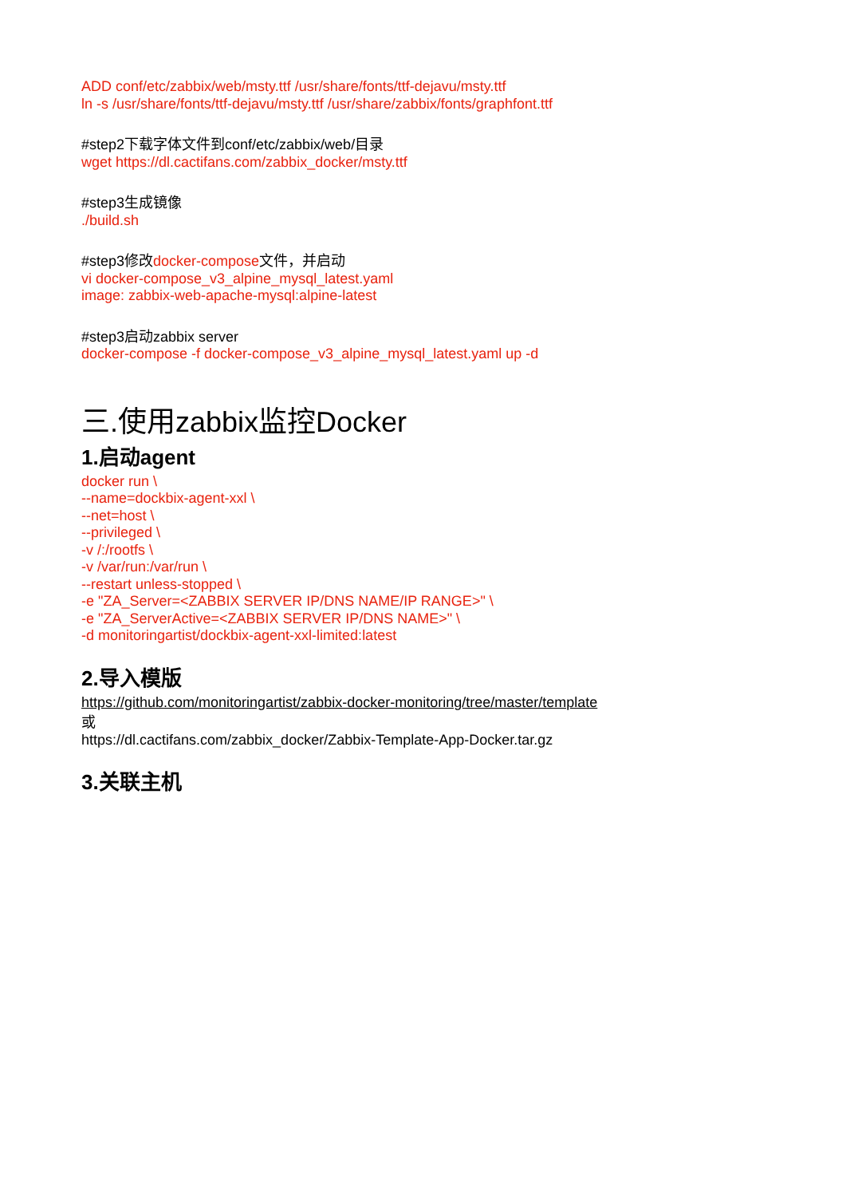ADD conf/etc/zabbix/web/msty.ttf /usr/share/fonts/ttf-dejavu/msty.ttf
ln -s /usr/share/fonts/ttf-dejavu/msty.ttf /usr/share/zabbix/fonts/graphfont.ttf
#step2下载字体文件到conf/etc/zabbix/web/目录
wget https://dl.cactifans.com/zabbix_docker/msty.ttf
#step3生成镜像
./build.sh
#step3修改docker-compose文件，并启动
vi docker-compose_v3_alpine_mysql_latest.yaml
image: zabbix-web-apache-mysql:alpine-latest
#step3启动zabbix server
docker-compose -f docker-compose_v3_alpine_mysql_latest.yaml up -d
三.使用zabbix监控Docker
1.启动agent
docker run \
--name=dockbix-agent-xxl \
--net=host \
--privileged \
-v /:/rootfs \
-v /var/run:/var/run \
--restart unless-stopped \
-e "ZA_Server=<ZABBIX SERVER IP/DNS NAME/IP RANGE>" \
-e "ZA_ServerActive=<ZABBIX SERVER IP/DNS NAME>" \
-d monitoringartist/dockbix-agent-xxl-limited:latest
2.导入模版
https://github.com/monitoringartist/zabbix-docker-monitoring/tree/master/template
或
https://dl.cactifans.com/zabbix_docker/Zabbix-Template-App-Docker.tar.gz
3.关联主机